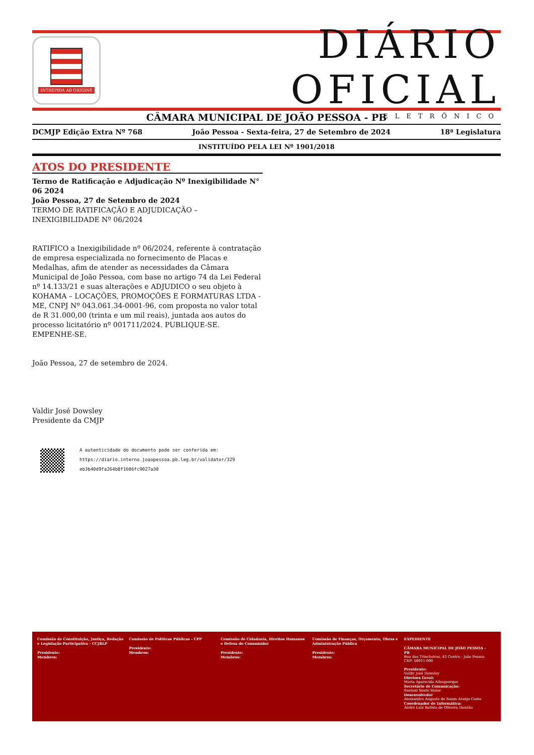INTREPIDA AB ORIGINE
DIÁRIO OFICIAL
ELETRÔNICO
CÂMARA MUNICIPAL DE JOÃO PESSOA - PB
DCMJP Edição Extra Nº 768 João Pessoa - Sexta-feira, 27 de Setembro de 2024 18ª Legislatura
INSTITUÍDO PELA LEI Nº 1901/2018
ATOS DO PRESIDENTE
Termo de Ratificação e Adjudicação Nº Inexigibilidade N° 06 2024
João Pessoa, 27 de Setembro de 2024
TERMO DE RATIFICAÇÃO E ADJUDICAÇÃO – INEXIGIBILIDADE Nº 06/2024
RATIFICO a Inexigibilidade nº 06/2024, referente à contratação de empresa especializada no fornecimento de Placas e Medalhas, afim de atender as necessidades da Câmara Municipal de João Pessoa, com base no artigo 74 da Lei Federal nº 14.133/21 e suas alterações e ADJUDICO o seu objeto à KOHAMA – LOCAÇÕES, PROMOÇÕES E FORMATURAS LTDA - ME, CNPJ Nº 043.061.34-0001-96, com proposta no valor total de R 31.000,00 (trinta e um mil reais), juntada aos autos do processo licitatório nº 001711/2024. PUBLIQUE-SE. EMPENHE-SE.
João Pessoa, 27 de setembro de 2024.
Valdir José Dowsley
Presidente da CMJP
A autenticidade do documento pode ser conferida em:
https://diario.interno.joaopessoa.pb.leg.br/validator/329
eb3b40d9fa264b8f1606fc9027a30
Comissão de Constituição, Justiça, Redação e Legislação Participativa - CCJRLP
Presidente:
Membros:
Comissão de Políticas Públicas - CPP
Presidente:
Membros:
Comissão de Cidadania, Direitos Humanos e Defesa do Consumidor
Presidente:
Membros:
Comissão de Finanças, Orçamento, Obras e Administração Pública
Presidente:
Membros:
EXPEDIENTE
CÂMARA MUNICIPAL DE JOÃO PESSOA - PB
Rua das Trincheiras, 43 Centro - João Pessoa
CEP: 58011-000
Presidente:
Valdir José Dowsley
Diretora Geral:
Maria Aparecida Albuquerque
Secretário de Comunicação:
Suetoni Souto Maior
Desenvolvedor
Alessandro Augusto de Souza Araújo Costa
Coordenador de Informática:
André Luiz Batista de Oliveira Damião